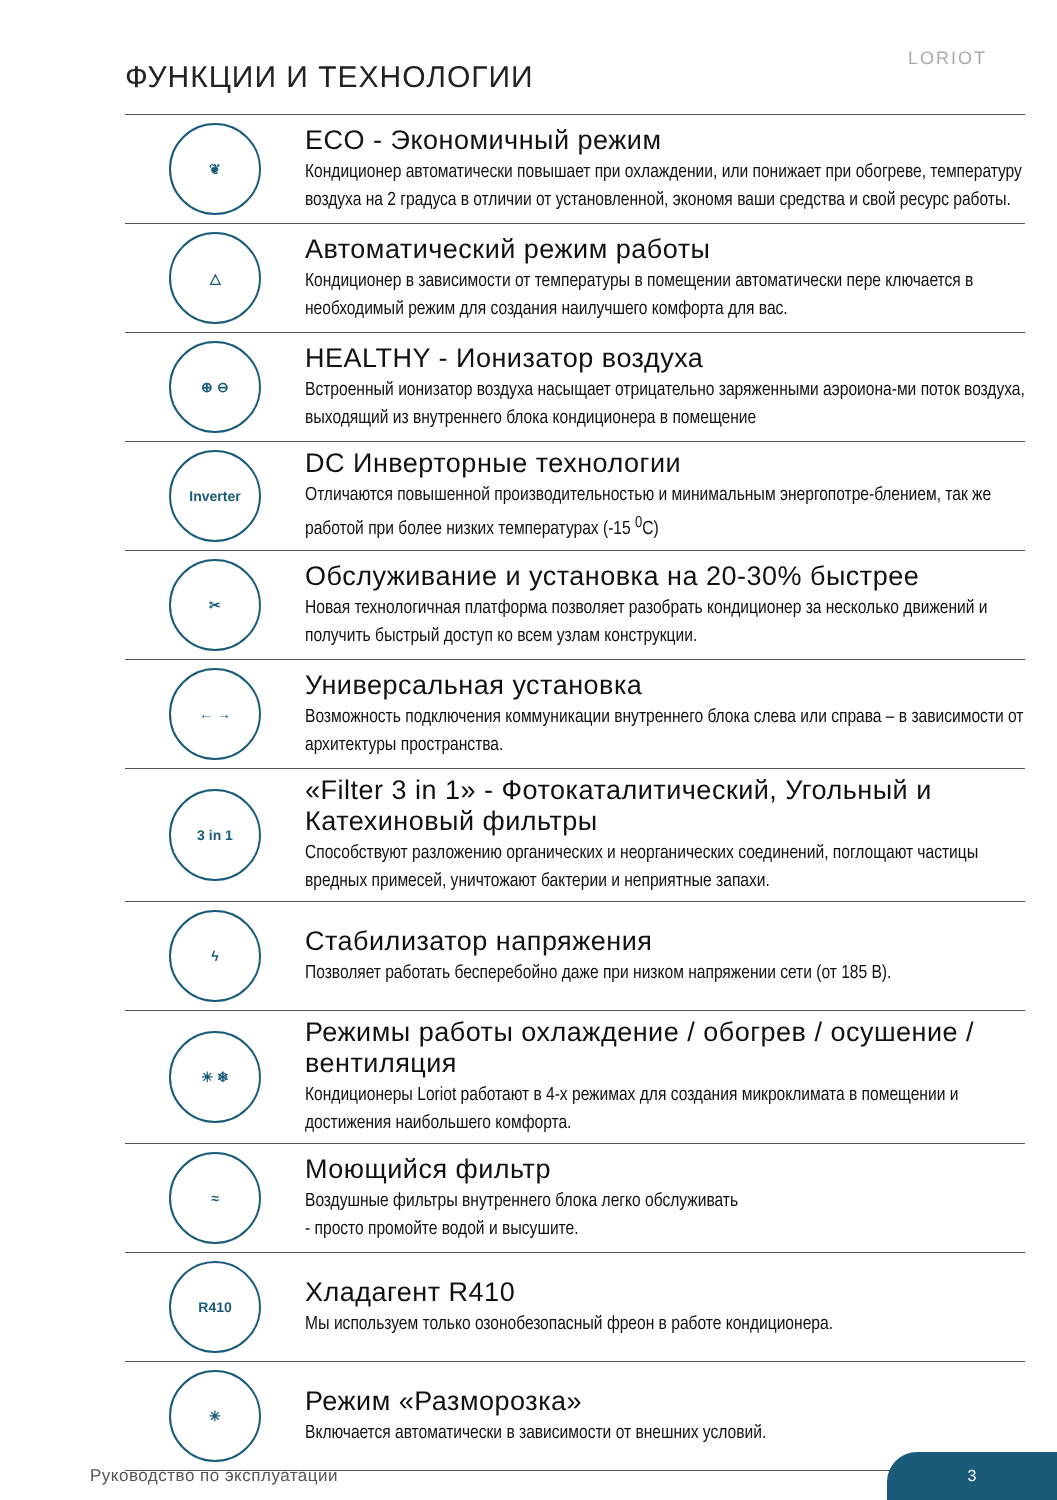ФУНКЦИИ И ТЕХНОЛОГИИ
LORIOT
❦
ECO - Экономичный режим
Кондиционер автоматически повышает при охлаждении, или понижает при обогреве, температуру воздуха на 2 градуса в отличии от установленной, экономя ваши средства и свой ресурс работы.
△
Автоматический режим работы
Кондиционер в зависимости от температуры в помещении автоматически пере ключается в необходимый режим для создания наилучшего комфорта для вас.
⊕ ⊖
HEALTHY - Ионизатор воздуха
Встроенный ионизатор воздуха насыщает отрицательно заряженными аэроиона-ми поток воздуха, выходящий из внутреннего блока кондиционера в помещение
Inverter
DC Инверторные технологии
Отличаются повышенной производительностью и минимальным энергопотре-блением, так же работой при более низких температурах (-15 <sup>0</sup>C)
✂
Обслуживание и установка на 20-30% быстрее
Новая технологичная платформа позволяет разобрать кондиционер за несколько движений и получить быстрый доступ ко всем узлам конструкции.
← →
Универсальная установка
Возможность подключения коммуникации внутреннего блока слева или справа – в зависимости от архитектуры пространства.
3 in 1
«Filter 3 in 1» - Фотокаталитический, Угольный и Катехиновый фильтры
Способствуют разложению органических и неорганических соединений, поглощают частицы вредных примесей, уничтожают бактерии и неприятные запахи.
ϟ
Стабилизатор напряжения
Позволяет работать бесперебойно даже при низком напряжении сети (от 185 В).
☀ ❄
Режимы работы охлаждение / обогрев / осушение / вентиляция
Кондиционеры Loriot работают в 4-х режимах для создания микроклимата в помещении и достижения наибольшего комфорта.
≈
Моющийся фильтр
Воздушные фильтры внутреннего блока легко обслуживать
- просто промойте водой и высушите.
R410
Хладагент R410
Мы используем только озонобезопасный фреон в работе кондиционера.
✳
Режим «Разморозка»
Включается автоматически в зависимости от внешних условий.
Руководство по эксплуатации
3